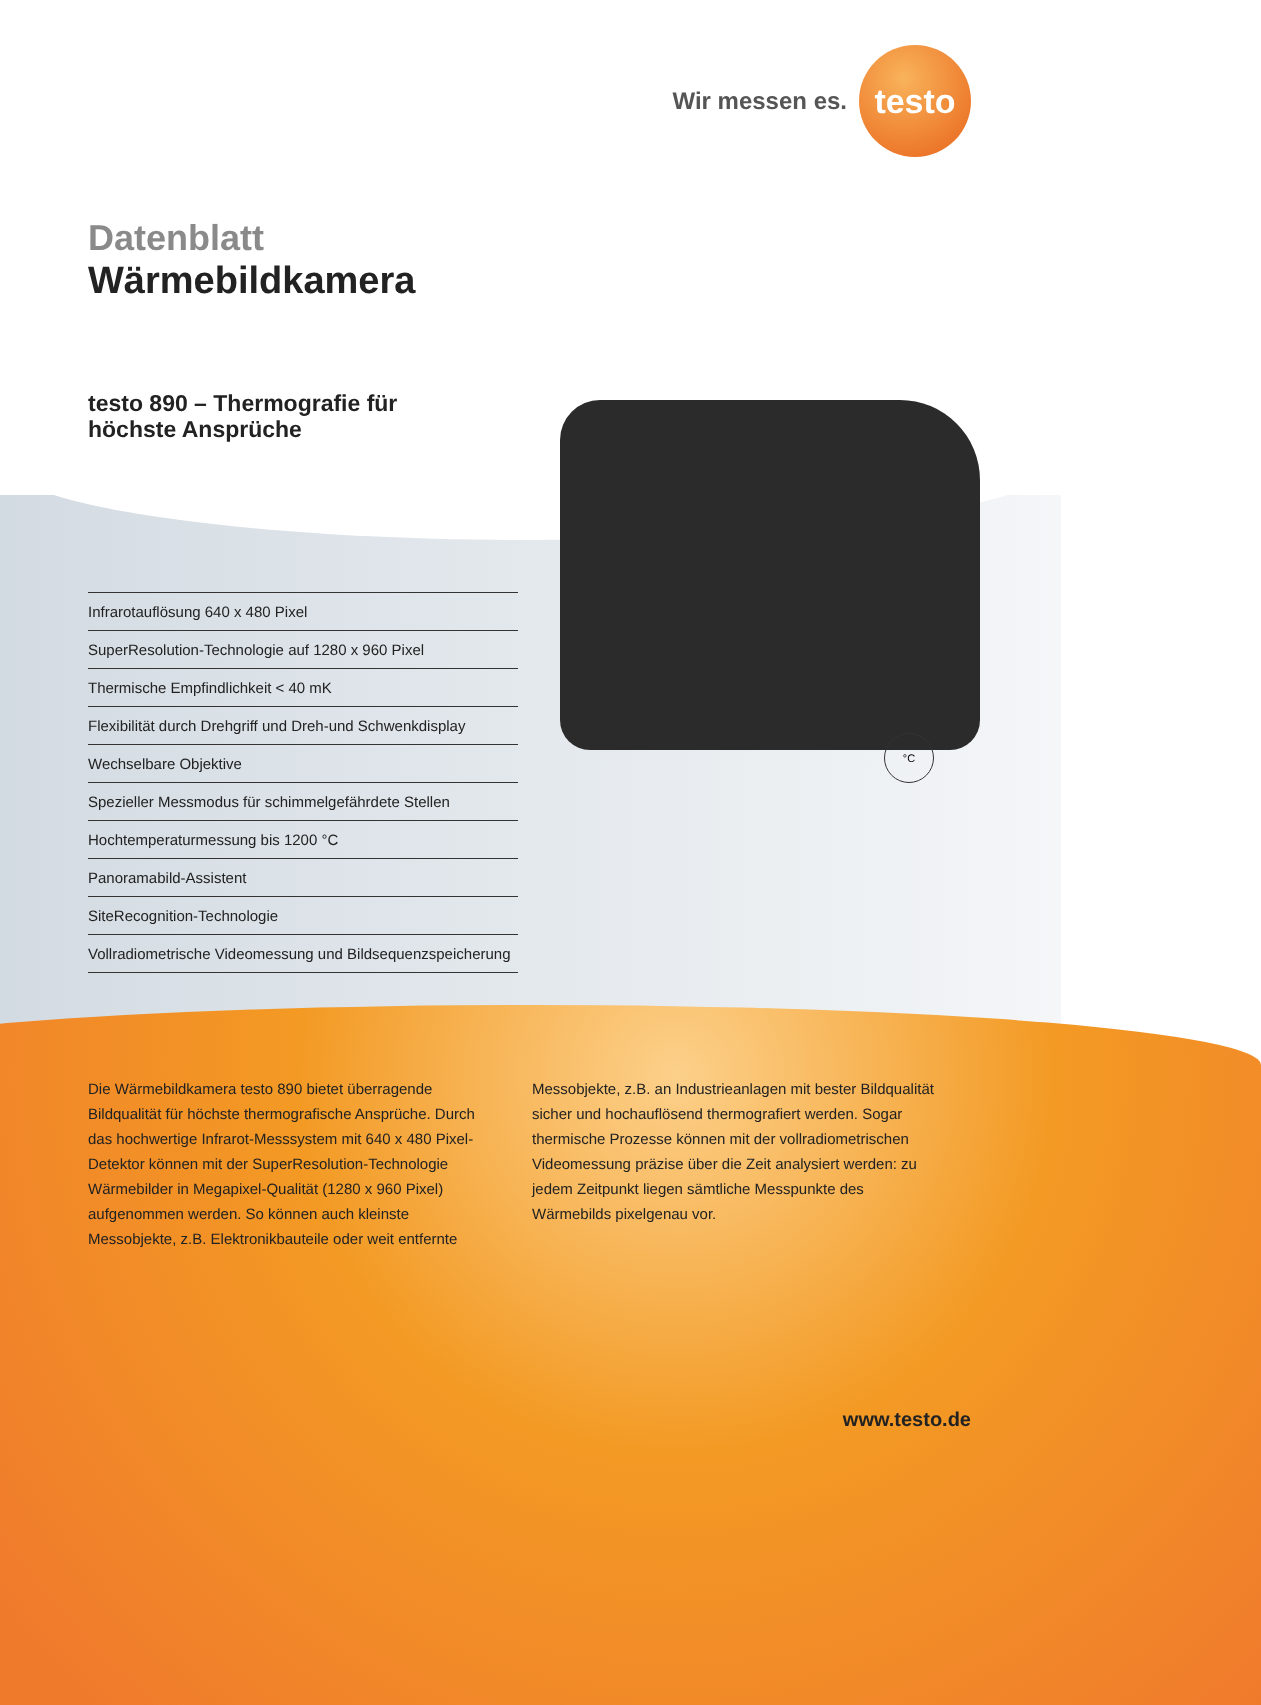Wir messen es.
testo
Datenblatt
Wärmebildkamera
testo 890 – Thermografie für höchste Ansprüche
Infrarotauflösung 640 x 480 Pixel
SuperResolution-Technologie auf 1280 x 960 Pixel
Thermische Empfindlichkeit < 40 mK
Flexibilität durch Drehgriff und Dreh-und Schwenkdisplay
Wechselbare Objektive
Spezieller Messmodus für schimmelgefährdete Stellen
Hochtemperaturmessung bis 1200 °C
Panoramabild-Assistent
SiteRecognition-Technologie
Vollradiometrische Videomessung und Bildsequenzspeicherung
Die Wärmebildkamera testo 890 bietet überragende Bildqualität für höchste thermografische Ansprüche. Durch das hochwertige Infrarot-Messsystem mit 640 x 480 Pixel-Detektor können mit der SuperResolution-Technologie Wärmebilder in Megapixel-Qualität (1280 x 960 Pixel) aufgenommen werden. So können auch kleinste Messobjekte, z.B. Elektronikbauteile oder weit entfernte
Messobjekte, z.B. an Industrieanlagen mit bester Bildqualität sicher und hochauflösend thermografiert werden. Sogar thermische Prozesse können mit der vollradiometrischen Videomessung präzise über die Zeit analysiert werden: zu jedem Zeitpunkt liegen sämtliche Messpunkte des Wärmebilds pixelgenau vor.
°C
www.testo.de